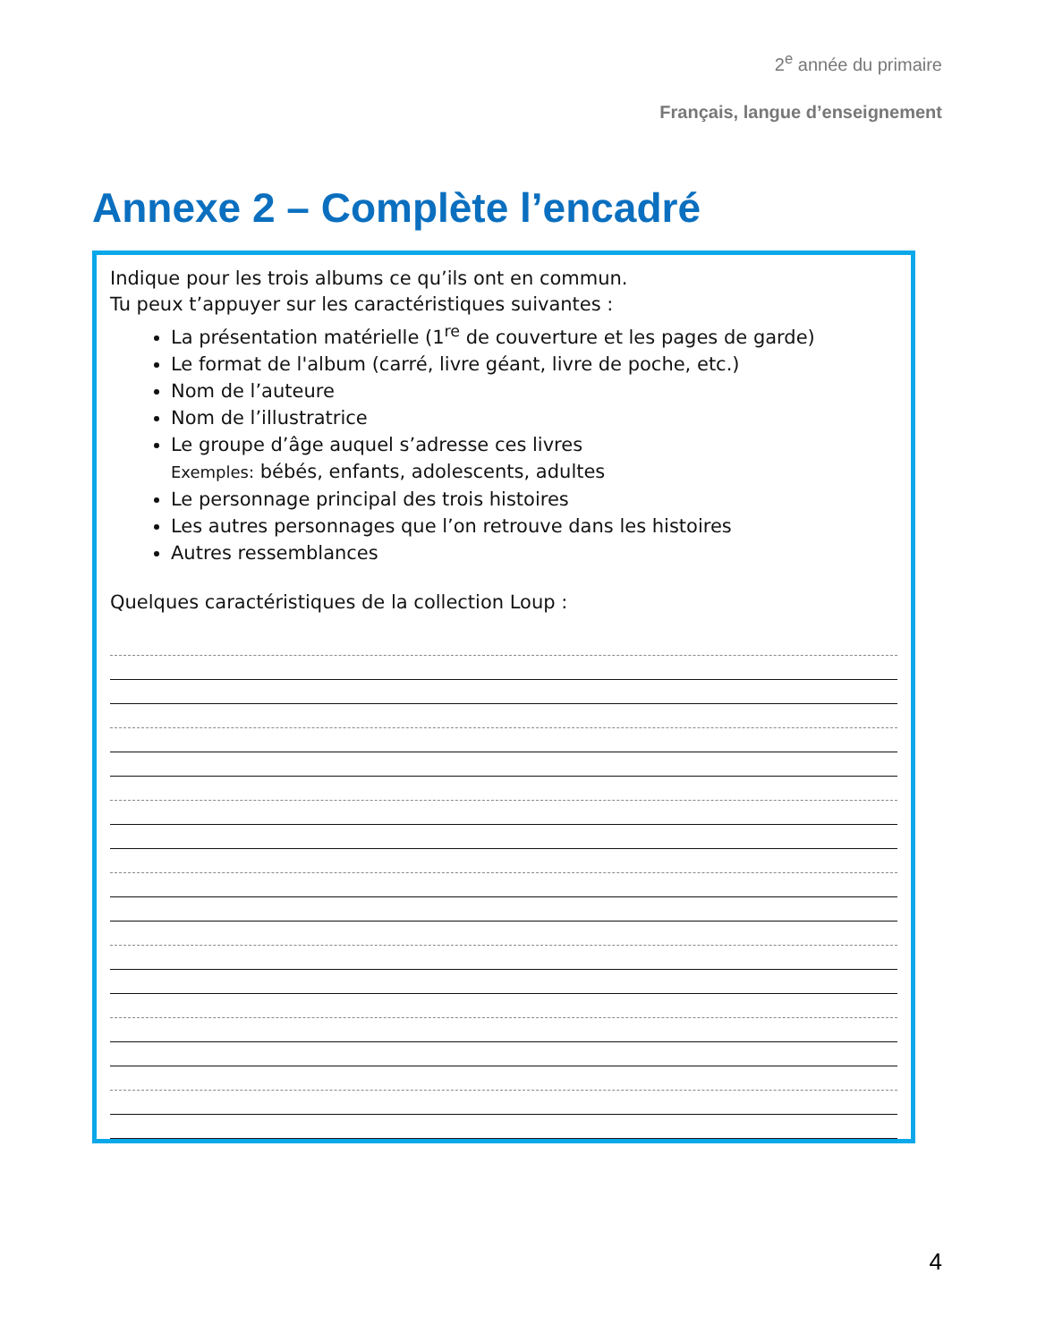2<sup>e</sup> année du primaire
Français, langue d’enseignement
Annexe 2 – Complète l’encadré
Indique pour les trois albums ce qu’ils ont en commun.
Tu peux t’appuyer sur les caractéristiques suivantes :
La présentation matérielle (1<sup>re</sup> de couverture et les pages de garde)
Le format de l'album (carré, livre géant, livre de poche, etc.)
Nom de l’auteure
Nom de l’illustratrice
Le groupe d’âge auquel s’adresse ces livres
Exemples: bébés, enfants, adolescents, adultes
Le personnage principal des trois histoires
Les autres personnages que l’on retrouve dans les histoires
Autres ressemblances
Quelques caractéristiques de la collection Loup :
4